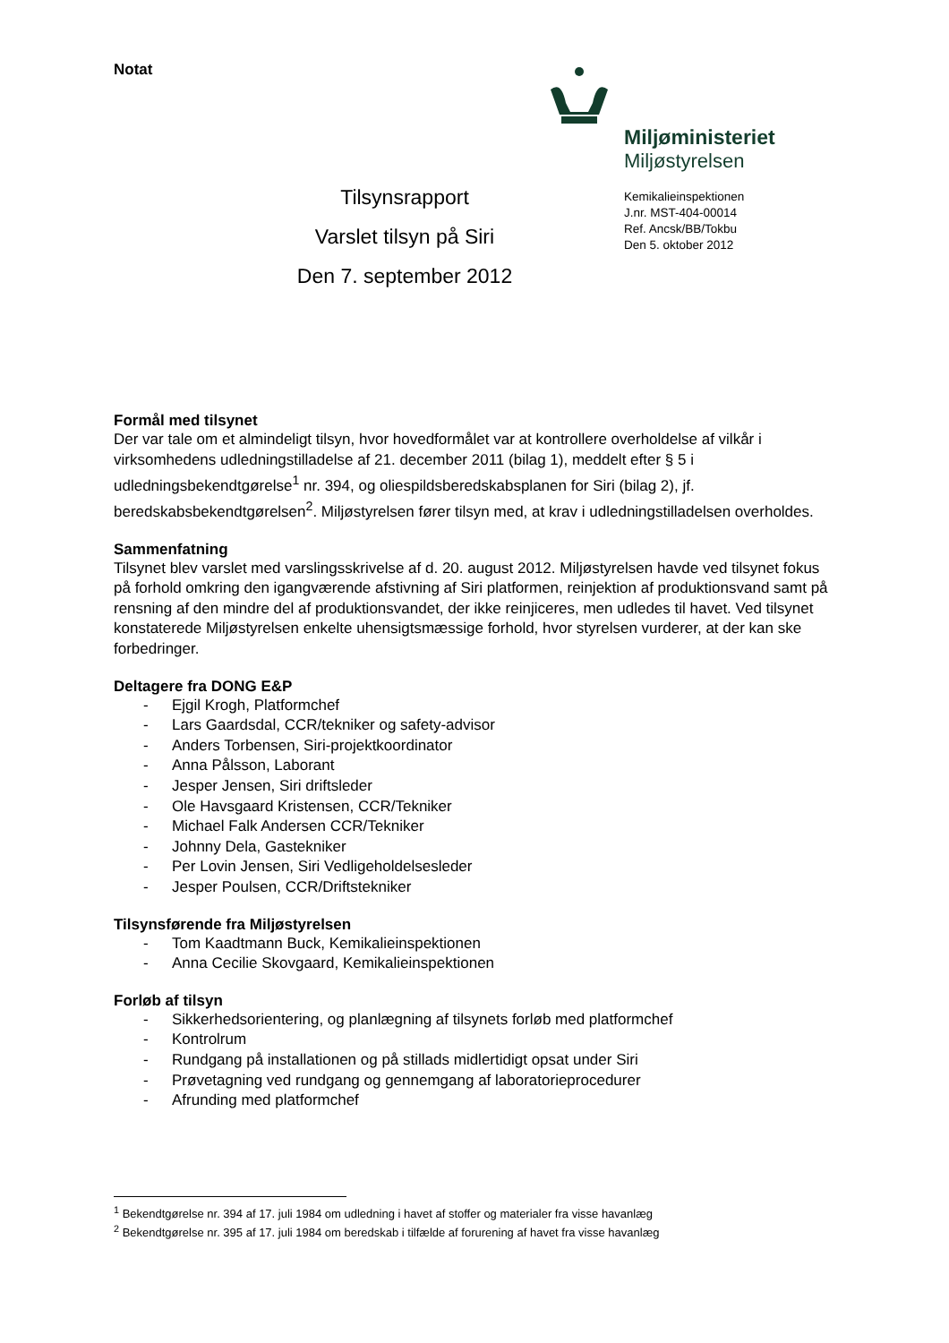Notat
Miljøministeriet
Miljøstyrelsen
Kemikalieinspektionen
J.nr. MST-404-00014
Ref. Ancsk/BB/Tokbu
Den 5. oktober 2012
Tilsynsrapport
Varslet tilsyn på Siri
Den 7. september 2012
Formål med tilsynet
Der var tale om et almindeligt tilsyn, hvor hovedformålet var at kontrollere overholdelse af vilkår i virksomhedens udledningstilladelse af 21. december 2011 (bilag 1), meddelt efter § 5 i udledningsbekendtgørelse<sup>1</sup> nr. 394, og oliespildsberedskabsplanen for Siri (bilag 2), jf. beredskabsbekendtgørelsen<sup>2</sup>. Miljøstyrelsen fører tilsyn med, at krav i udledningstilladelsen overholdes.
Sammenfatning
Tilsynet blev varslet med varslingsskrivelse af d. 20. august 2012. Miljøstyrelsen havde ved tilsynet fokus på forhold omkring den igangværende afstivning af Siri platformen, reinjektion af produktionsvand samt på rensning af den mindre del af produktionsvandet, der ikke reinjiceres, men udledes til havet. Ved tilsynet konstaterede Miljøstyrelsen enkelte uhensigtsmæssige forhold, hvor styrelsen vurderer, at der kan ske forbedringer.
Deltagere fra DONG E&P
- Ejgil Krogh, Platformchef
- Lars Gaardsdal, CCR/tekniker og safety-advisor
- Anders Torbensen, Siri-projektkoordinator
- Anna Pålsson, Laborant
- Jesper Jensen, Siri driftsleder
- Ole Havsgaard Kristensen, CCR/Tekniker
- Michael Falk Andersen CCR/Tekniker
- Johnny Dela, Gastekniker
- Per Lovin Jensen, Siri Vedligeholdelsesleder
- Jesper Poulsen, CCR/Driftstekniker
Tilsynsførende fra Miljøstyrelsen
- Tom Kaadtmann Buck, Kemikalieinspektionen
- Anna Cecilie Skovgaard, Kemikalieinspektionen
Forløb af tilsyn
- Sikkerhedsorientering, og planlægning af tilsynets forløb med platformchef
- Kontrolrum
- Rundgang på installationen og på stillads midlertidigt opsat under Siri
- Prøvetagning ved rundgang og gennemgang af laboratorieprocedurer
- Afrunding med platformchef
<sup>1</sup> Bekendtgørelse nr. 394 af 17. juli 1984 om udledning i havet af stoffer og materialer fra visse havanlæg
<sup>2</sup> Bekendtgørelse nr. 395 af 17. juli 1984 om beredskab i tilfælde af forurening af havet fra visse havanlæg